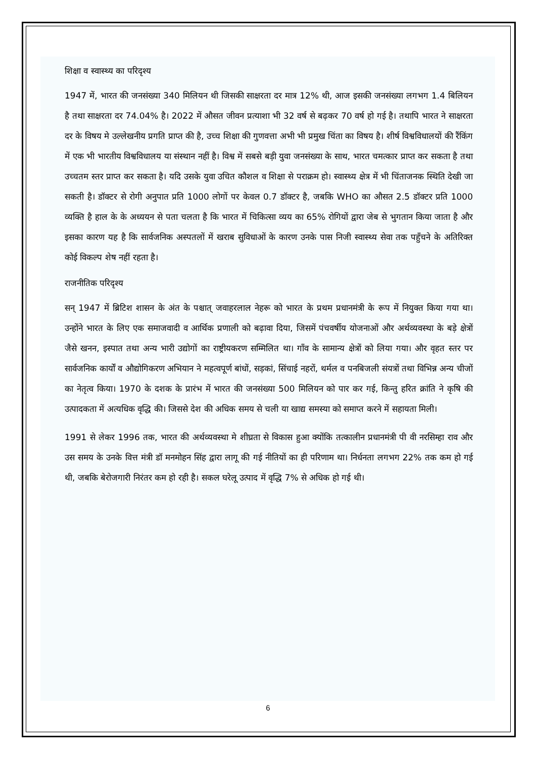शिक्षा व स्वास्थ्य का परिदृश्य
1947 में, भारत की जनसंख्या 340 मिलियन थी जिसकी साक्षरता दर मात्र 12% थी, आज इसकी जनसंख्या लगभग 1.4 बिलियन है तथा साक्षरता दर 74.04% है। 2022 में औसत जीवन प्रत्याशा भी 32 वर्ष से बढ़कर 70 वर्ष हो गई है। तथापि भारत ने साक्षरता दर के विषय मे उल्लेखनीय प्रगति प्राप्त की है, उच्च शिक्षा की गुणवत्ता अभी भी प्रमुख चिंता का विषय है। शीर्ष विश्वविधालयों की रैंकिंग में एक भी भारतीय विश्वविधालय या संस्थान नहीं है। विश्व में सबसे बड़ी युवा जनसंख्या के साथ, भारत चमत्कार प्राप्त कर सकता है तथा उच्चतम स्तर प्राप्त कर सकता है। यदि उसके युवा उचित कौशल व शिक्षा से पराक्रम हो। स्वास्थ्य क्षेत्र में भी चिंताजनक स्थिति देखी जा सकती है। डॉक्टर से रोगी अनुपात प्रति 1000 लोगों पर केवल 0.7 डॉक्टर है, जबकि WHO का औसत 2.5 डॉक्टर प्रति 1000 व्यक्ति है हाल के के अध्ययन से पता चलता है कि भारत में चिकित्सा व्यय का 65% रोगियों द्वारा जेब से भुगतान किया जाता है और इसका कारण यह है कि सार्वजनिक अस्पतलों में खराब सुविधाओं के कारण उनके पास निजी स्वास्थ्य सेवा तक पहुँचने के अतिरिक्त कोई विकल्प शेष नहीं रहता है।
राजनीतिक परिदृश्य
सन् 1947 में ब्रिटिश शासन के अंत के पश्चात् जवाहरलाल नेहरू को भारत के प्रथम प्रधानमंत्री के रूप में नियुक्त किया गया था। उन्होंने भारत के लिए एक समाजवादी व आर्थिक प्रणाली को बढ़ावा दिया, जिसमें पंचवर्षीय योजनाओं और अर्थव्यवस्था के बड़े क्षेत्रों जैसे खनन, इस्पात तथा अन्य भारी उद्योगों का राष्ट्रीयकरण सम्मिलित था। गाँव के सामान्य क्षेत्रों को लिया गया। और वृहत स्तर पर सार्वजनिक कार्यों व औद्योगिकरण अभियान ने महत्वपूर्ण बांधों, सड़कां, सिंचाई नहरों, थर्मल व पनबिजली संयत्रों तथा विभिन्न अन्य चीजों का नेतृत्व किया। 1970 के दशक के प्रारंभ में भारत की जनसंख्या 500 मिलियन को पार कर गई, किन्तु हरित क्रांति ने कृषि की उत्पादकता में अत्यधिक वृद्धि की। जिससे देश की अधिक समय से चली या खाद्य समस्या को समाप्त करने में सहायता मिली।
1991 से लेकर 1996 तक, भारत की अर्थव्यवस्था मे शीघ्रता से विकास हुआ क्योंकि तत्कालीन प्रधानमंत्री पी वी नरसिम्हा राव और उस समय के उनके वित्त मंत्री डॉ मनमोहन सिंह द्वारा लागू की गई नीतियों का ही परिणाम था। निर्धनता लगभग 22% तक कम हो गई थी, जबकि बेरोजगारी निरंतर कम हो रही है। सकल घरेलू उत्पाद में वृद्धि 7% से अधिक हो गई थी।
6